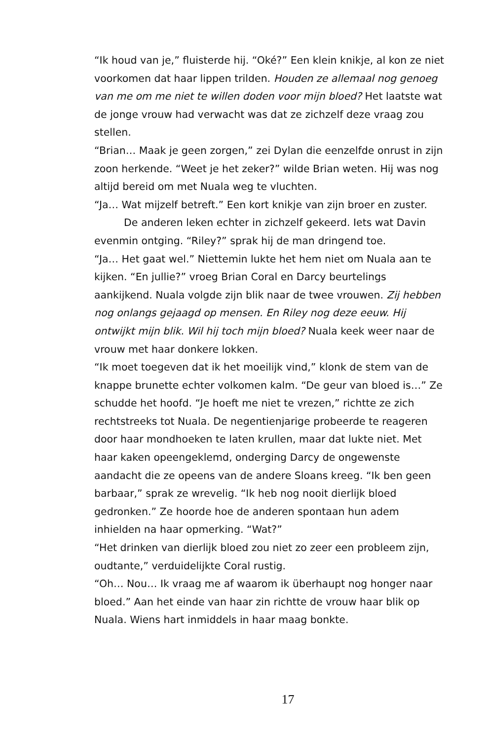“Ik houd van je,” fluisterde hij. “Oké?” Een klein knikje, al kon ze niet voorkomen dat haar lippen trilden. Houden ze allemaal nog genoeg van me om me niet te willen doden voor mijn bloed? Het laatste wat de jonge vrouw had verwacht was dat ze zichzelf deze vraag zou stellen.
“Brian… Maak je geen zorgen,” zei Dylan die eenzelfde onrust in zijn zoon herkende. “Weet je het zeker?” wilde Brian weten. Hij was nog altijd bereid om met Nuala weg te vluchten.
“Ja… Wat mijzelf betreft.” Een kort knikje van zijn broer en zuster.
De anderen leken echter in zichzelf gekeerd. Iets wat Davin evenmin ontging. “Riley?” sprak hij de man dringend toe.
“Ja… Het gaat wel.” Niettemin lukte het hem niet om Nuala aan te kijken. “En jullie?” vroeg Brian Coral en Darcy beurtelings aankijkend. Nuala volgde zijn blik naar de twee vrouwen. Zij hebben nog onlangs gejaagd op mensen. En Riley nog deze eeuw. Hij ontwijkt mijn blik. Wil hij toch mijn bloed? Nuala keek weer naar de vrouw met haar donkere lokken.
“Ik moet toegeven dat ik het moeilijk vind,” klonk de stem van de knappe brunette echter volkomen kalm. “De geur van bloed is…” Ze schudde het hoofd. “Je hoeft me niet te vrezen,” richtte ze zich rechtstreeks tot Nuala. De negentienjarige probeerde te reageren door haar mondhoeken te laten krullen, maar dat lukte niet. Met haar kaken opeengeklemd, onderging Darcy de ongewenste aandacht die ze opeens van de andere Sloans kreeg. “Ik ben geen barbaar,” sprak ze wrevelig. “Ik heb nog nooit dierlijk bloed gedronken.” Ze hoorde hoe de anderen spontaan hun adem inhielden na haar opmerking. “Wat?”
“Het drinken van dierlijk bloed zou niet zo zeer een probleem zijn, oudtante,” verduidelijkte Coral rustig.
“Oh… Nou… Ik vraag me af waarom ik überhaupt nog honger naar bloed.” Aan het einde van haar zin richtte de vrouw haar blik op Nuala. Wiens hart inmiddels in haar maag bonkte.
17